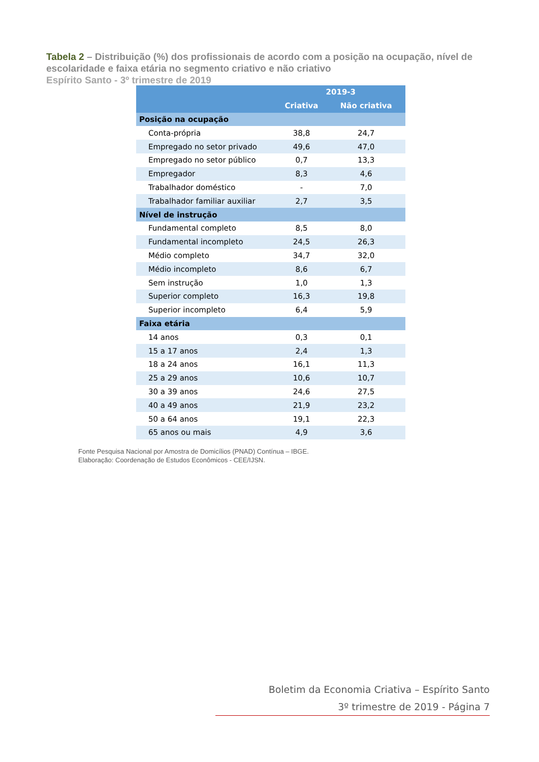Tabela 2 – Distribuição (%) dos profissionais de acordo com a posição na ocupação, nível de escolaridade e faixa etária no segmento criativo e não criativo
Espírito Santo - 3º trimestre de 2019
| | 2019-3 | |
| --- | --- | --- |
| | Criativa | Não criativa |
| Posição na ocupação | | |
| Conta-própria | 38,8 | 24,7 |
| Empregado no setor privado | 49,6 | 47,0 |
| Empregado no setor público | 0,7 | 13,3 |
| Empregador | 8,3 | 4,6 |
| Trabalhador doméstico | - | 7,0 |
| Trabalhador familiar auxiliar | 2,7 | 3,5 |
| Nível de instrução | | |
| Fundamental completo | 8,5 | 8,0 |
| Fundamental incompleto | 24,5 | 26,3 |
| Médio completo | 34,7 | 32,0 |
| Médio incompleto | 8,6 | 6,7 |
| Sem instrução | 1,0 | 1,3 |
| Superior completo | 16,3 | 19,8 |
| Superior incompleto | 6,4 | 5,9 |
| Faixa etária | | |
| 14 anos | 0,3 | 0,1 |
| 15 a 17 anos | 2,4 | 1,3 |
| 18 a 24 anos | 16,1 | 11,3 |
| 25 a 29 anos | 10,6 | 10,7 |
| 30 a 39 anos | 24,6 | 27,5 |
| 40 a 49 anos | 21,9 | 23,2 |
| 50 a 64 anos | 19,1 | 22,3 |
| 65 anos ou mais | 4,9 | 3,6 |
Fonte Pesquisa Nacional por Amostra de Domicílios (PNAD) Contínua – IBGE.
Elaboração: Coordenação de Estudos Econômicos - CEE/IJSN.
Boletim da Economia Criativa – Espírito Santo
3º trimestre de 2019 - Página 7